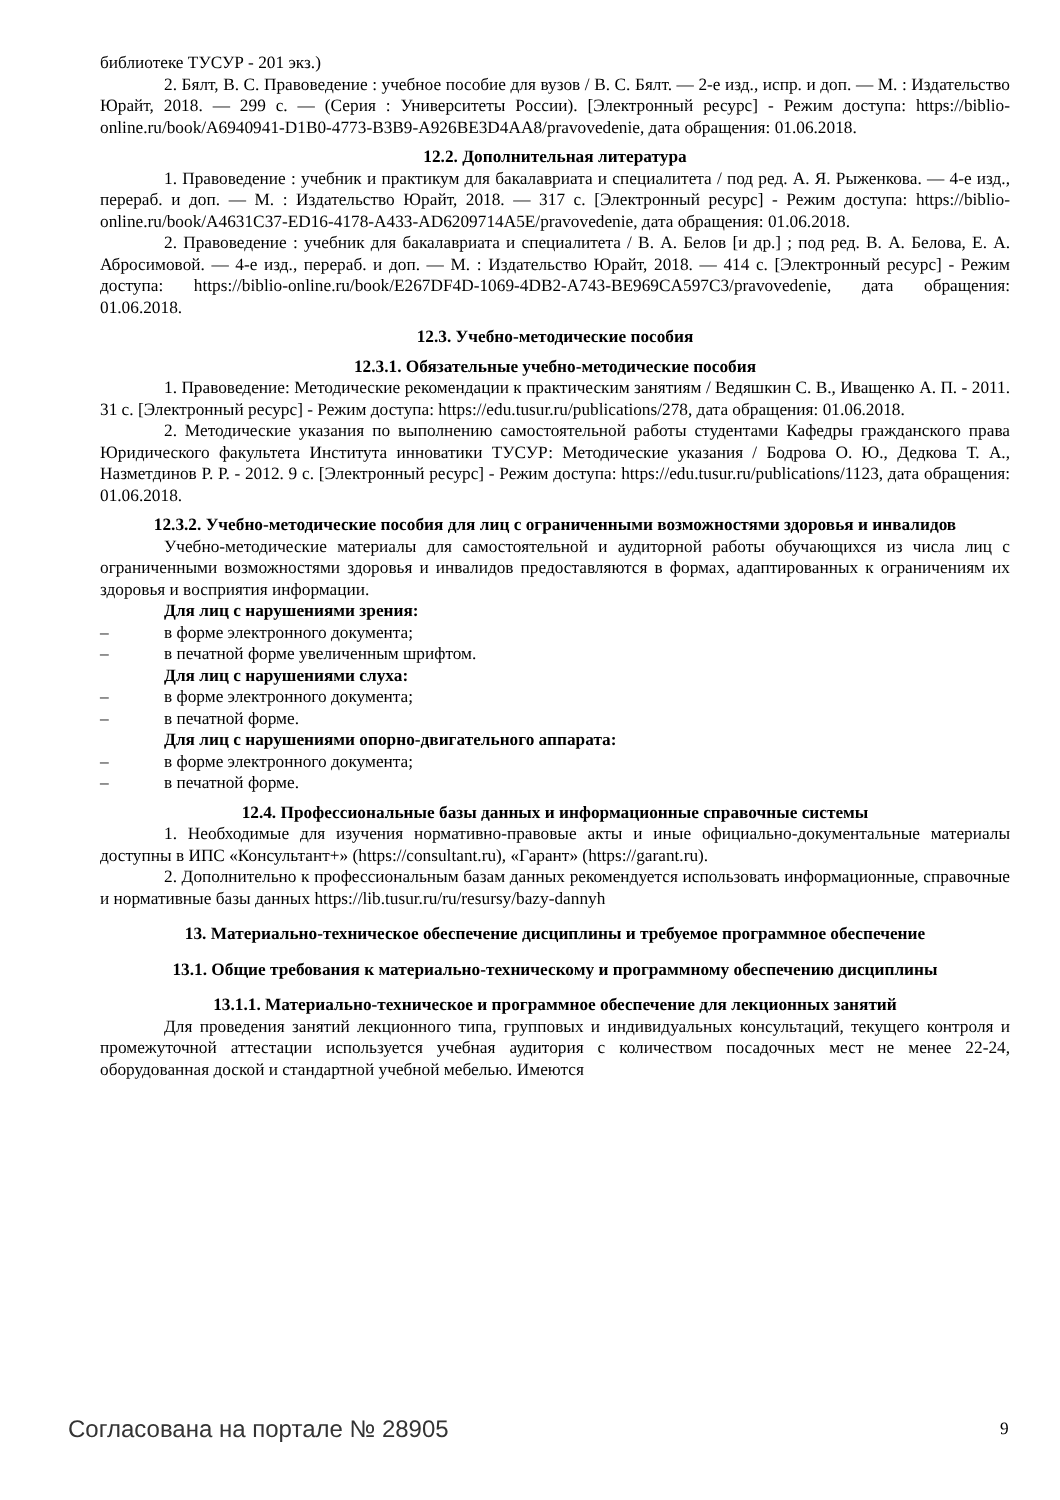библиотеке ТУСУР - 201 экз.)
2. Бялт, В. С. Правоведение : учебное пособие для вузов / В. С. Бялт. — 2-е изд., испр. и доп. — М. : Издательство Юрайт, 2018. — 299 с. — (Серия : Университеты России). [Электронный ресурс] - Режим доступа: https://biblio-online.ru/book/A6940941-D1B0-4773-B3B9-A926BE3D4AA8/pravovedenie, дата обращения: 01.06.2018.
12.2. Дополнительная литература
1. Правоведение : учебник и практикум для бакалавриата и специалитета / под ред. А. Я. Рыженкова. — 4-е изд., перераб. и доп. — М. : Издательство Юрайт, 2018. — 317 с. [Электронный ресурс] - Режим доступа: https://biblio-online.ru/book/A4631C37-ED16-4178-A433-AD6209714A5E/pravovedenie, дата обращения: 01.06.2018.
2. Правоведение : учебник для бакалавриата и специалитета / В. А. Белов [и др.] ; под ред. В. А. Белова, Е. А. Абросимовой. — 4-е изд., перераб. и доп. — М. : Издательство Юрайт, 2018. — 414 с. [Электронный ресурс] - Режим доступа: https://biblio-online.ru/book/E267DF4D-1069-4DB2-A743-BE969CA597C3/pravovedenie, дата обращения: 01.06.2018.
12.3. Учебно-методические пособия
12.3.1. Обязательные учебно-методические пособия
1. Правоведение: Методические рекомендации к практическим занятиям / Ведяшкин С. В., Иващенко А. П. - 2011. 31 с. [Электронный ресурс] - Режим доступа: https://edu.tusur.ru/publications/278, дата обращения: 01.06.2018.
2. Методические указания по выполнению самостоятельной работы студентами Кафедры гражданского права Юридического факультета Института инноватики ТУСУР: Методические указания / Бодрова О. Ю., Дедкова Т. А., Назметдинов Р. Р. - 2012. 9 с. [Электронный ресурс] - Режим доступа: https://edu.tusur.ru/publications/1123, дата обращения: 01.06.2018.
12.3.2. Учебно-методические пособия для лиц с ограниченными возможностями здоровья и инвалидов
Учебно-методические материалы для самостоятельной и аудиторной работы обучающихся из числа лиц с ограниченными возможностями здоровья и инвалидов предоставляются в формах, адаптированных к ограничениям их здоровья и восприятия информации.
Для лиц с нарушениями зрения:
– в форме электронного документа;
– в печатной форме увеличенным шрифтом.
Для лиц с нарушениями слуха:
– в форме электронного документа;
– в печатной форме.
Для лиц с нарушениями опорно-двигательного аппарата:
– в форме электронного документа;
– в печатной форме.
12.4. Профессиональные базы данных и информационные справочные системы
1. Необходимые для изучения нормативно-правовые акты и иные официально-документальные материалы доступны в ИПС «Консультант+» (https://consultant.ru), «Гарант» (https://garant.ru).
2. Дополнительно к профессиональным базам данных рекомендуется использовать информационные, справочные и нормативные базы данных https://lib.tusur.ru/ru/resursy/bazy-dannyh
13. Материально-техническое обеспечение дисциплины и требуемое программное обеспечение
13.1. Общие требования к материально-техническому и программному обеспечению дисциплины
13.1.1. Материально-техническое и программное обеспечение для лекционных занятий
Для проведения занятий лекционного типа, групповых и индивидуальных консультаций, текущего контроля и промежуточной аттестации используется учебная аудитория с количеством посадочных мест не менее 22-24, оборудованная доской и стандартной учебной мебелью. Имеются
Согласована на портале № 28905 9